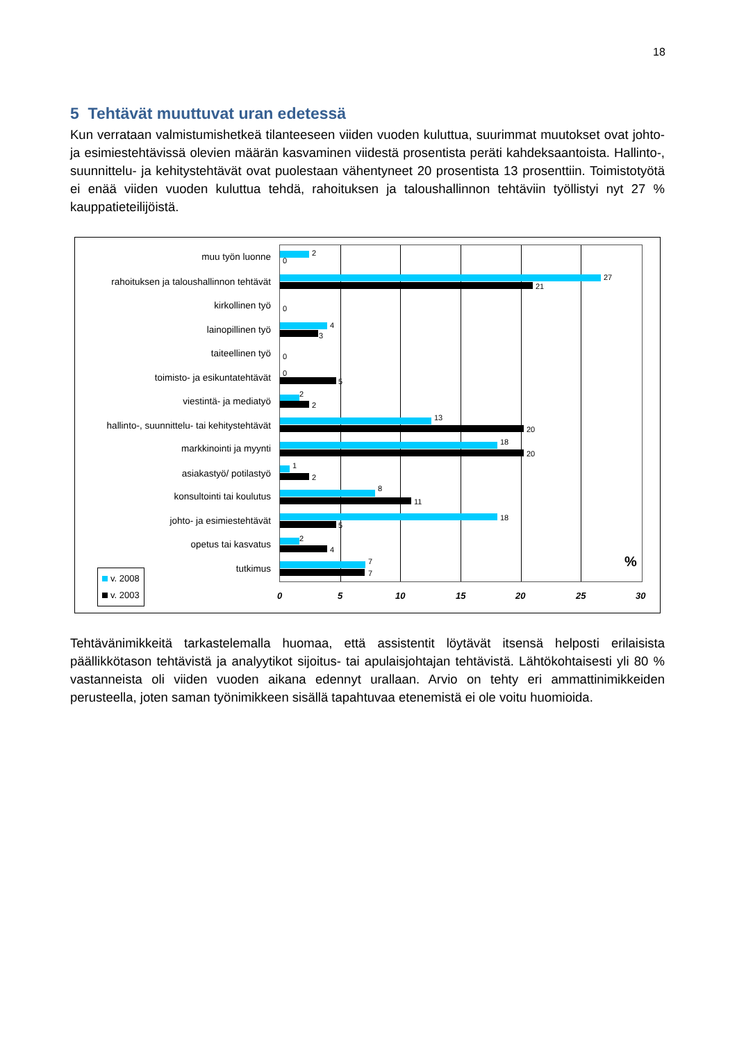18
5 Tehtävät muuttuvat uran edetessä
Kun verrataan valmistumishetkeä tilanteeseen viiden vuoden kuluttua, suurimmat muutokset ovat johto- ja esimiestehtävissä olevien määrän kasvaminen viidestä prosentista peräti kahdeksaantoista. Hallinto-, suunnittelu- ja kehitystehtävät ovat puolestaan vähentyneet 20 prosentista 13 prosenttiin. Toimistotyötä ei enää viiden vuoden kuluttua tehdä, rahoituksen ja taloushallinnon tehtäviin työllistyi nyt 27 % kauppatieteilijöistä.
muu työn luonne
rahoituksen ja taloushallinnon tehtävät
kirkollinen työ
lainopillinen työ
taiteellinen työ
toimisto- ja esikuntatehtävät
viestintä- ja mediatyö
hallinto-, suunnittelu- tai kehitystehtävät
markkinointi ja myynti
asiakastyö/ potilastyö
konsultointi tai koulutus
johto- ja esimiestehtävät
opetus tai kasvatus
tutkimus
2
0
27
21
0
4
3
0
0
5
2
2
13
20
18
20
1
2
8
11
18
5
2
4
7
7
%
0 5 10 15 20 25 30
v. 2008
v. 2003
Tehtävänimikkeitä tarkastelemalla huomaa, että assistentit löytävät itsensä helposti erilaisista päällikkötason tehtävistä ja analyytikot sijoitus- tai apulaisjohtajan tehtävistä. Lähtökohtaisesti yli 80 % vastanneista oli viiden vuoden aikana edennyt urallaan. Arvio on tehty eri ammattinimikkeiden perusteella, joten saman työnimikkeen sisällä tapahtuvaa etenemistä ei ole voitu huomioida.